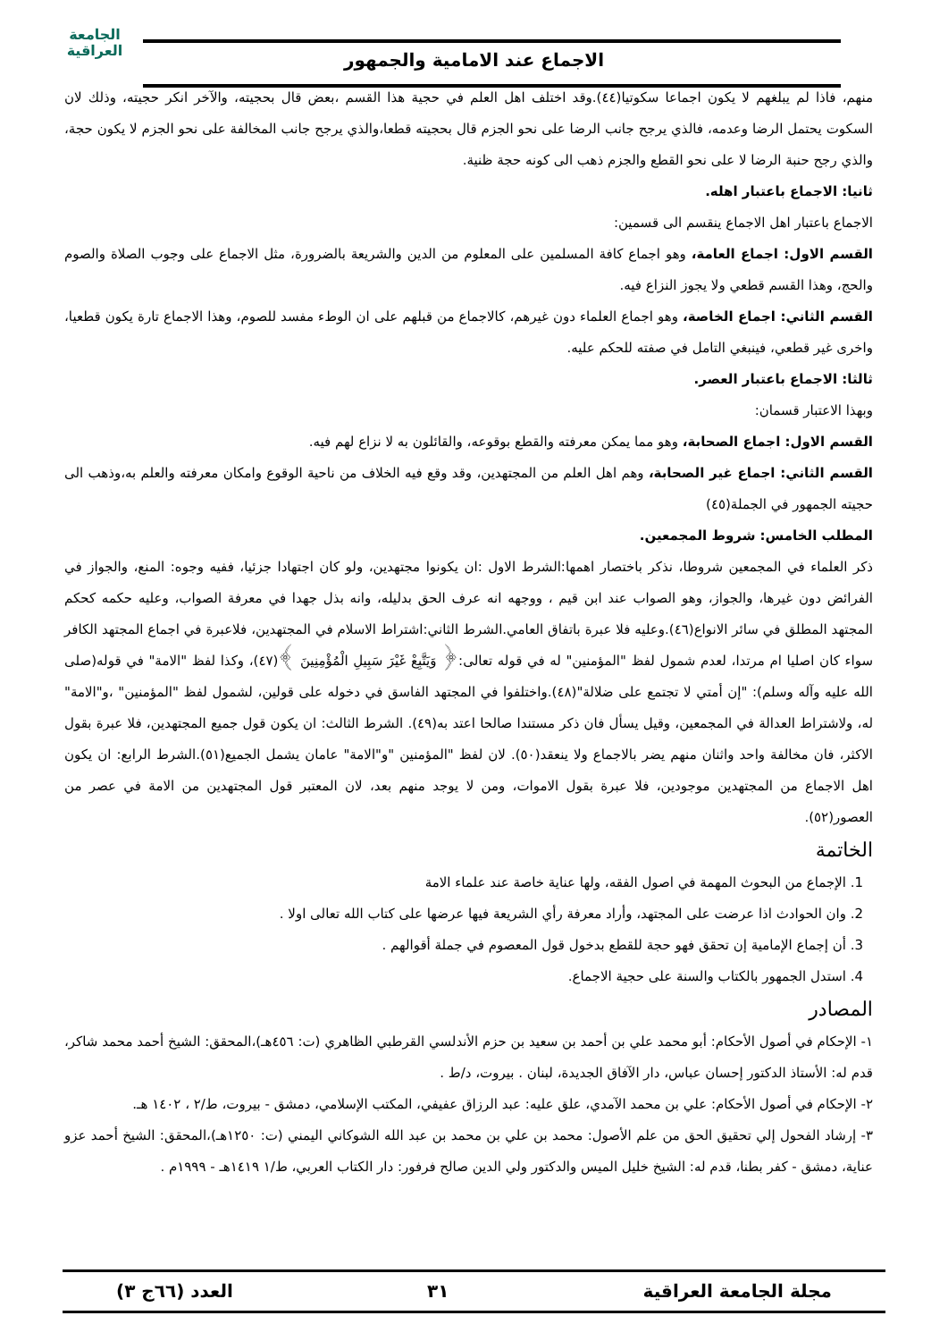الجامعة
العراقية
الاجماع عند الامامية والجمهور
منهم، فاذا لم يبلغهم لا يكون اجماعا سكوتيا(٤٤).وقد اختلف اهل العلم في حجية هذا القسم ،بعض قال بحجيته، والآخر انكر حجيته، وذلك لان السكوت يحتمل الرضا وعدمه، فالذي يرجح جانب الرضا على نحو الجزم قال بحجيته قطعا،والذي يرجح جانب المخالفة على نحو الجزم لا يكون حجة، والذي رجح حنبة الرضا لا على نحو القطع والجزم ذهب الى كونه حجة ظنية.
ثانيا: الاجماع باعتبار اهله.
الاجماع باعتبار اهل الاجماع ينقسم الى قسمين:
القسم الاول: اجماع العامة، وهو اجماع كافة المسلمين على المعلوم من الدين والشريعة بالضرورة، مثل الاجماع على وجوب الصلاة والصوم والحج، وهذا القسم قطعي ولا يجوز النزاع فيه.
القسم الثاني: اجماع الخاصة، وهو اجماع العلماء دون غيرهم، كالاجماع من قبلهم على ان الوطء مفسد للصوم، وهذا الاجماع تارة يكون قطعيا، واخرى غير قطعي، فينبغي التامل في صفته للحكم عليه.
ثالثا: الاجماع باعتبار العصر.
وبهذا الاعتبار قسمان:
القسم الاول: اجماع الصحابة، وهو مما يمكن معرفته والقطع بوقوعه، والقائلون به لا نزاع لهم فيه.
القسم الثاني: اجماع غير الصحابة، وهم اهل العلم من المجتهدين، وقد وقع فيه الخلاف من ناحية الوقوع وامكان معرفته والعلم به،وذهب الى حجيته الجمهور في الجملة(٤٥)
المطلب الخامس: شروط المجمعين.
ذكر العلماء في المجمعين شروطا، نذكر باختصار اهمها:الشرط الاول :ان يكونوا مجتهدين، ولو كان اجتهادا جزئيا، ففيه وجوه: المنع، والجواز في الفرائض دون غيرها، والجواز، وهو الصواب عند ابن قيم ، ووجهه انه عرف الحق بدليله، وانه بذل جهدا في معرفة الصواب، وعليه حكمه كحكم المجتهد المطلق في سائر الانواع(٤٦).وعليه فلا عبرة باتفاق العامي.الشرط الثاني:اشتراط الاسلام في المجتهدين، فلاعبرة في اجماع المجتهد الكافر سواء كان اصليا ام مرتدا، لعدم شمول لفظ "المؤمنين" له في قوله تعالى:﴿ وَيَتَّبِعْ غَيْرَ سَبِيلِ الْمُؤْمِنِينَ ﴾(٤٧)، وكذا لفظ "الامة" في قوله(صلى الله عليه وآله وسلم): "إن أمتي لا تجتمع على ضلالة"(٤٨).واختلفوا في المجتهد الفاسق في دخوله على قولين، لشمول لفظ "المؤمنين" ،و"الامة" له، ولاشتراط العدالة في المجمعين، وقيل يسأل فان ذكر مستندا صالحا اعتد به(٤٩). الشرط الثالث: ان يكون قول جميع المجتهدين، فلا عبرة بقول الاكثر، فان مخالفة واحد واثنان منهم يضر بالاجماع ولا ينعقد(٥٠). لان لفظ "المؤمنين "و"الامة" عامان يشمل الجميع(٥١).الشرط الرابع: ان يكون اهل الاجماع من المجتهدين موجودين، فلا عبرة بقول الاموات، ومن لا يوجد منهم بعد، لان المعتبر قول المجتهدين من الامة في عصر من العصور(٥٢).
الخاتمة
1. الإجماع من البحوث المهمة في اصول الفقه، ولها عناية خاصة عند علماء الامة
2. وان الحوادث اذا عرضت على المجتهد، وأراد معرفة رأي الشريعة فيها عرضها على كتاب الله تعالى اولا .
3. أن إجماع الإمامية إن تحقق فهو حجة للقطع بدخول قول المعصوم في جملة أقوالهم .
4. استدل الجمهور بالكتاب والسنة على حجية الاجماع.
المصادر
١- الإحكام في أصول الأحكام: أبو محمد علي بن أحمد بن سعيد بن حزم الأندلسي القرطبي الظاهري (ت: ٤٥٦هـ)،المحقق: الشيخ أحمد محمد شاكر، قدم له: الأستاذ الدكتور إحسان عباس، دار الآفاق الجديدة، لبنان . بيروت، د/ط .
٢- الإحكام في أصول الأحكام: علي بن محمد الآمدي، علق عليه: عبد الرزاق عفيفي، المكتب الإسلامي، دمشق - بيروت، ط/٢ ، ١٤٠٢ هـ.
٣- إرشاد الفحول إلي تحقيق الحق من علم الأصول: محمد بن علي بن محمد بن عبد الله الشوكاني اليمني (ت: ١٢٥٠هـ)،المحقق: الشيخ أحمد عزو عناية، دمشق - كفر بطنا، قدم له: الشيخ خليل الميس والدكتور ولي الدين صالح فرفور: دار الكتاب العربي، ط/١ ١٤١٩هـ - ١٩٩٩م .
مجلة الجامعة العراقية ٣١ العدد (٦٦ج ٣)